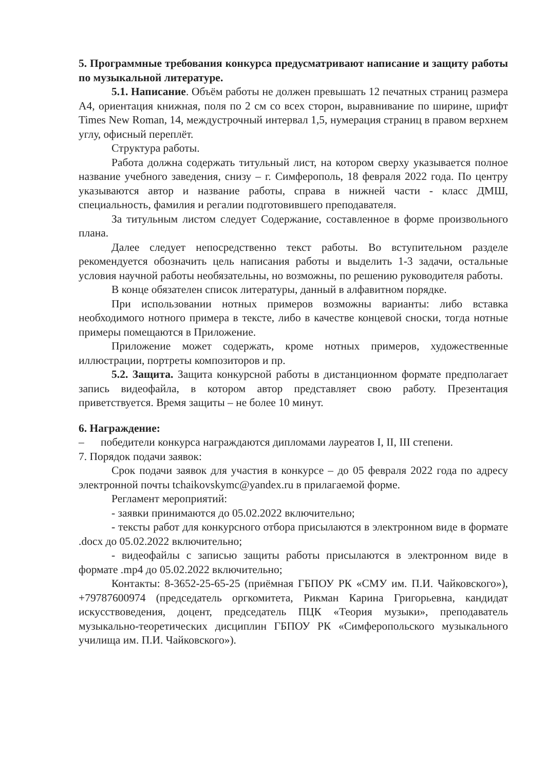5. Программные требования конкурса предусматривают написание и защиту работы по музыкальной литературе.
5.1. Написание. Объём работы не должен превышать 12 печатных страниц размера А4, ориентация книжная, поля по 2 см со всех сторон, выравнивание по ширине, шрифт Times New Roman, 14, междустрочный интервал 1,5, нумерация страниц в правом верхнем углу, офисный переплёт.
Структура работы.
Работа должна содержать титульный лист, на котором сверху указывается полное название учебного заведения, снизу – г. Симферополь, 18 февраля 2022 года. По центру указываются автор и название работы, справа в нижней части - класс ДМШ, специальность, фамилия и регалии подготовившего преподавателя.
За титульным листом следует Содержание, составленное в форме произвольного плана.
Далее следует непосредственно текст работы. Во вступительном разделе рекомендуется обозначить цель написания работы и выделить 1-3 задачи, остальные условия научной работы необязательны, но возможны, по решению руководителя работы.
В конце обязателен список литературы, данный в алфавитном порядке.
При использовании нотных примеров возможны варианты: либо вставка необходимого нотного примера в тексте, либо в качестве концевой сноски, тогда нотные примеры помещаются в Приложение.
Приложение может содержать, кроме нотных примеров, художественные иллюстрации, портреты композиторов и пр.
5.2. Защита. Защита конкурсной работы в дистанционном формате предполагает запись видеофайла, в котором автор представляет свою работу. Презентация приветствуется. Время защиты – не более 10 минут.
6. Награждение:
– победители конкурса награждаются дипломами лауреатов I, II, III степени.
7. Порядок подачи заявок:
Срок подачи заявок для участия в конкурсе – до 05 февраля 2022 года по адресу электронной почты tchaikovskymc@yandex.ru в прилагаемой форме.
Регламент мероприятий:
- заявки принимаются до 05.02.2022 включительно;
- тексты работ для конкурсного отбора присылаются в электронном виде в формате .docx до 05.02.2022 включительно;
- видеофайлы с записью защиты работы присылаются в электронном виде в формате .mp4 до 05.02.2022 включительно;
Контакты: 8-3652-25-65-25 (приёмная ГБПОУ РК «СМУ им. П.И. Чайковского»), +79787600974 (председатель оргкомитета, Рикман Карина Григорьевна, кандидат искусствоведения, доцент, председатель ПЦК «Теория музыки», преподаватель музыкально-теоретических дисциплин ГБПОУ РК «Симферопольского музыкального училища им. П.И. Чайковского»).